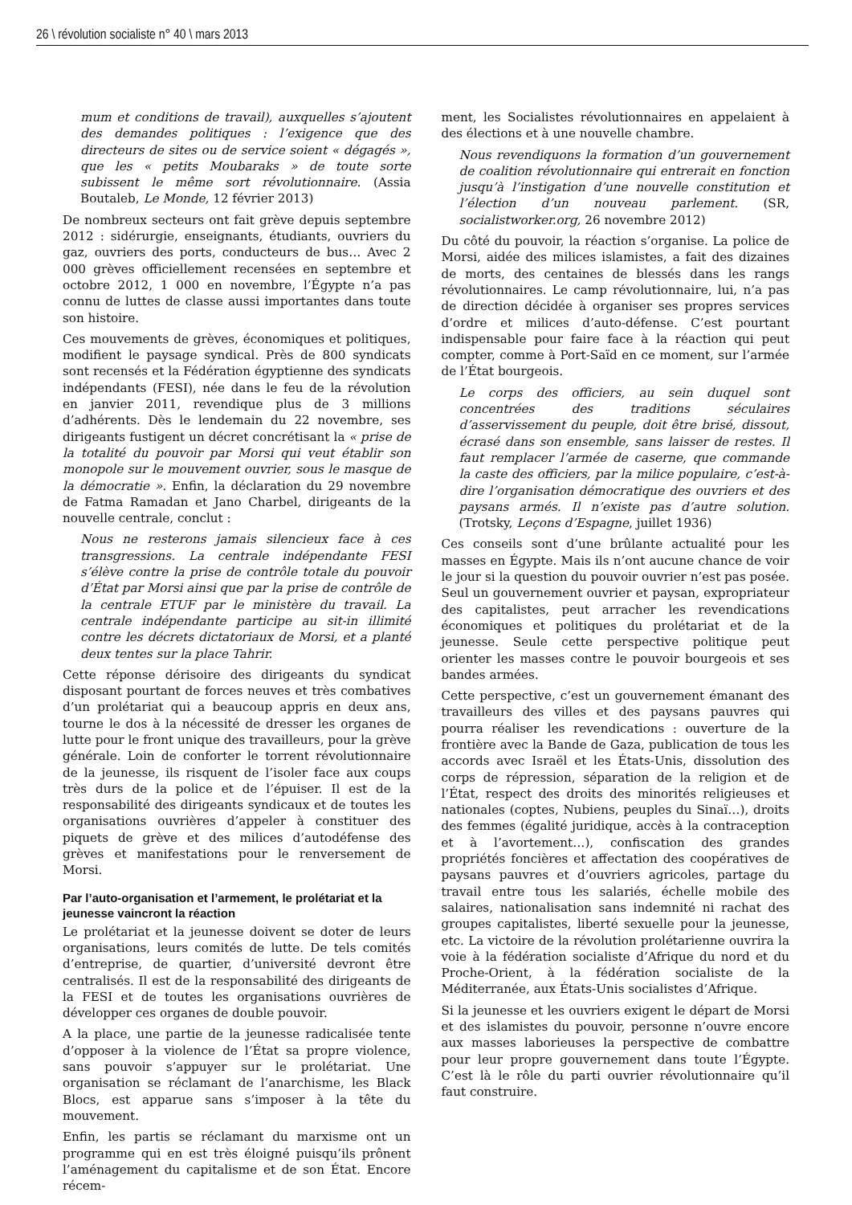26 \ révolution socialiste n° 40 \ mars 2013
mum et conditions de travail), auxquelles s’ajoutent des demandes politiques : l’exigence que des directeurs de sites ou de service soient « dégagés », que les « petits Moubaraks » de toute sorte subissent le même sort révolutionnaire. (Assia Boutaleb, Le Monde, 12 février 2013)
De nombreux secteurs ont fait grève depuis septembre 2012 : sidérurgie, enseignants, étudiants, ouvriers du gaz, ouvriers des ports, conducteurs de bus… Avec 2 000 grèves officiellement recensées en septembre et octobre 2012, 1 000 en novembre, l’Égypte n’a pas connu de luttes de classe aussi importantes dans toute son histoire.
Ces mouvements de grèves, économiques et politiques, modifient le paysage syndical. Près de 800 syndicats sont recensés et la Fédération égyptienne des syndicats indépendants (FESI), née dans le feu de la révolution en janvier 2011, revendique plus de 3 millions d’adhérents. Dès le lendemain du 22 novembre, ses dirigeants fustigent un décret concrétisant la « prise de la totalité du pouvoir par Morsi qui veut établir son monopole sur le mouvement ouvrier, sous le masque de la démocratie ». Enfin, la déclaration du 29 novembre de Fatma Ramadan et Jano Charbel, dirigeants de la nouvelle centrale, conclut :
Nous ne resterons jamais silencieux face à ces transgressions. La centrale indépendante FESI s’élève contre la prise de contrôle totale du pouvoir d’État par Morsi ainsi que par la prise de contrôle de la centrale ETUF par le ministère du travail. La centrale indépendante participe au sit-in illimité contre les décrets dictatoriaux de Morsi, et a planté deux tentes sur la place Tahrir.
Cette réponse dérisoire des dirigeants du syndicat disposant pourtant de forces neuves et très combatives d’un prolétariat qui a beaucoup appris en deux ans, tourne le dos à la nécessité de dresser les organes de lutte pour le front unique des travailleurs, pour la grève générale. Loin de conforter le torrent révolutionnaire de la jeunesse, ils risquent de l’isoler face aux coups très durs de la police et de l’épuiser. Il est de la responsabilité des dirigeants syndicaux et de toutes les organisations ouvrières d’appeler à constituer des piquets de grève et des milices d’autodéfense des grèves et manifestations pour le renversement de Morsi.
Par l’auto-organisation et l’armement, le prolétariat et la jeunesse vaincront la réaction
Le prolétariat et la jeunesse doivent se doter de leurs organisations, leurs comités de lutte. De tels comités d’entreprise, de quartier, d’université devront être centralisés. Il est de la responsabilité des dirigeants de la FESI et de toutes les organisations ouvrières de développer ces organes de double pouvoir.
A la place, une partie de la jeunesse radicalisée tente d’opposer à la violence de l’État sa propre violence, sans pouvoir s’appuyer sur le prolétariat. Une organisation se réclamant de l’anarchisme, les Black Blocs, est apparue sans s’imposer à la tête du mouvement.
Enfin, les partis se réclamant du marxisme ont un programme qui en est très éloigné puisqu’ils prônent l’aménagement du capitalisme et de son État. Encore récem-
ment, les Socialistes révolutionnaires en appelaient à des élections et à une nouvelle chambre.
Nous revendiquons la formation d’un gouvernement de coalition révolutionnaire qui entrerait en fonction jusqu’à l’instigation d’une nouvelle constitution et l’élection d’un nouveau parlement. (SR, socialistworker.org, 26 novembre 2012)
Du côté du pouvoir, la réaction s’organise. La police de Morsi, aidée des milices islamistes, a fait des dizaines de morts, des centaines de blessés dans les rangs révolutionnaires. Le camp révolutionnaire, lui, n’a pas de direction décidée à organiser ses propres services d’ordre et milices d’auto-défense. C’est pourtant indispensable pour faire face à la réaction qui peut compter, comme à Port-Saïd en ce moment, sur l’armée de l’État bourgeois.
Le corps des officiers, au sein duquel sont concentrées des traditions séculaires d’asservissement du peuple, doit être brisé, dissout, écrasé dans son ensemble, sans laisser de restes. Il faut remplacer l’armée de caserne, que commande la caste des officiers, par la milice populaire, c’est-à-dire l’organisation démocratique des ouvriers et des paysans armés. Il n’existe pas d’autre solution. (Trotsky, Leçons d’Espagne, juillet 1936)
Ces conseils sont d’une brûlante actualité pour les masses en Égypte. Mais ils n’ont aucune chance de voir le jour si la question du pouvoir ouvrier n’est pas posée. Seul un gouvernement ouvrier et paysan, expropriateur des capitalistes, peut arracher les revendications économiques et politiques du prolétariat et de la jeunesse. Seule cette perspective politique peut orienter les masses contre le pouvoir bourgeois et ses bandes armées.
Cette perspective, c’est un gouvernement émanant des travailleurs des villes et des paysans pauvres qui pourra réaliser les revendications : ouverture de la frontière avec la Bande de Gaza, publication de tous les accords avec Israël et les États-Unis, dissolution des corps de répression, séparation de la religion et de l’État, respect des droits des minorités religieuses et nationales (coptes, Nubiens, peuples du Sinaï…), droits des femmes (égalité juridique, accès à la contraception et à l’avortement…), confiscation des grandes propriétés foncières et affectation des coopératives de paysans pauvres et d’ouvriers agricoles, partage du travail entre tous les salariés, échelle mobile des salaires, nationalisation sans indemnité ni rachat des groupes capitalistes, liberté sexuelle pour la jeunesse, etc. La victoire de la révolution prolétarienne ouvrira la voie à la fédération socialiste d’Afrique du nord et du Proche-Orient, à la fédération socialiste de la Méditerranée, aux États-Unis socialistes d’Afrique.
Si la jeunesse et les ouvriers exigent le départ de Morsi et des islamistes du pouvoir, personne n’ouvre encore aux masses laborieuses la perspective de combattre pour leur propre gouvernement dans toute l’Égypte. C’est là le rôle du parti ouvrier révolutionnaire qu’il faut construire.